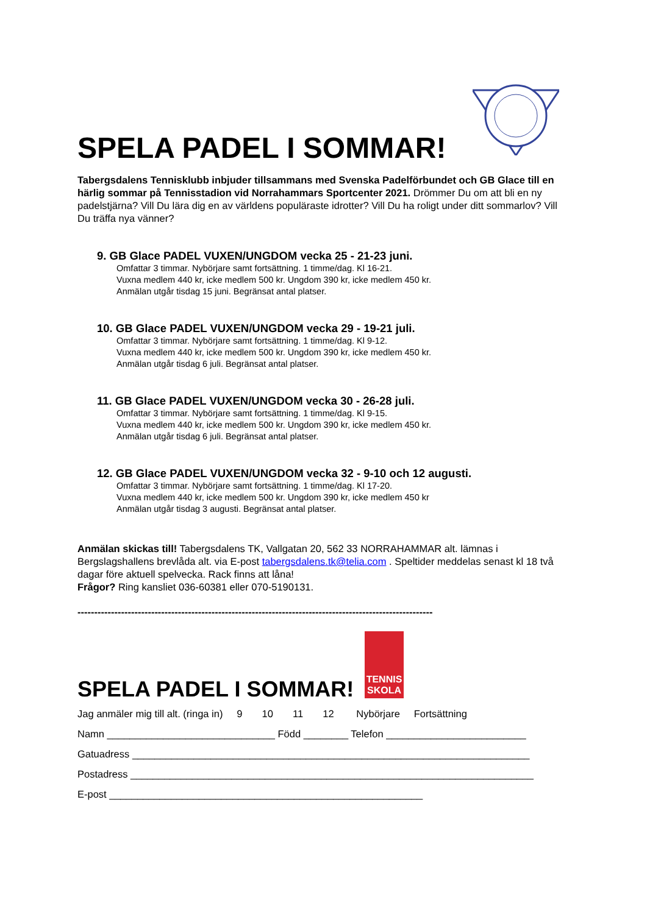SPELA PADEL I SOMMAR!
Tabergsdalens Tennisklubb inbjuder tillsammans med Svenska Padelförbundet och GB Glace till en härlig sommar på Tennisstadion vid Norrahammars Sportcenter 2021. Drömmer Du om att bli en ny padelstjärna? Vill Du lära dig en av världens populäraste idrotter? Vill Du ha roligt under ditt sommarlov? Vill Du träffa nya vänner?
9. GB Glace PADEL VUXEN/UNGDOM vecka 25 - 21-23 juni.
Omfattar 3 timmar. Nybörjare samt fortsättning. 1 timme/dag. Kl 16-21.
Vuxna medlem 440 kr, icke medlem 500 kr. Ungdom 390 kr, icke medlem 450 kr.
Anmälan utgår tisdag 15 juni. Begränsat antal platser.
10. GB Glace PADEL VUXEN/UNGDOM vecka 29 - 19-21 juli.
Omfattar 3 timmar. Nybörjare samt fortsättning. 1 timme/dag. Kl 9-12.
Vuxna medlem 440 kr, icke medlem 500 kr. Ungdom 390 kr, icke medlem 450 kr.
Anmälan utgår tisdag 6 juli. Begränsat antal platser.
11. GB Glace PADEL VUXEN/UNGDOM vecka 30 - 26-28 juli.
Omfattar 3 timmar. Nybörjare samt fortsättning. 1 timme/dag. Kl 9-15.
Vuxna medlem 440 kr, icke medlem 500 kr. Ungdom 390 kr, icke medlem 450 kr.
Anmälan utgår tisdag 6 juli. Begränsat antal platser.
12. GB Glace PADEL VUXEN/UNGDOM vecka 32 - 9-10 och 12 augusti.
Omfattar 3 timmar. Nybörjare samt fortsättning. 1 timme/dag. Kl 17-20.
Vuxna medlem 440 kr, icke medlem 500 kr. Ungdom 390 kr, icke medlem 450 kr
Anmälan utgår tisdag 3 augusti. Begränsat antal platser.
Anmälan skickas till! Tabergsdalens TK, Vallgatan 20, 562 33 NORRAHAMMAR alt. lämnas i Bergslagshallens brevlåda alt. via E-post tabergsdalens.tk@telia.com . Speltider meddelas senast kl 18 två dagar före aktuell spelvecka. Rack finns att låna!
Frågor? Ring kansliet 036-60381 eller 070-5190131.
----------------------------------------------------------------------------------------------------------
TENNIS SKOLA
SPELA PADEL I SOMMAR!
Jag anmäler mig till alt. (ringa in) 9 10 11 12 Nybörjare Fortsättning
Namn ______________________________ Född ________ Telefon _________________________
Gatuadress _______________________________________________________________________
Postadress ________________________________________________________________________
E-post ________________________________________________________